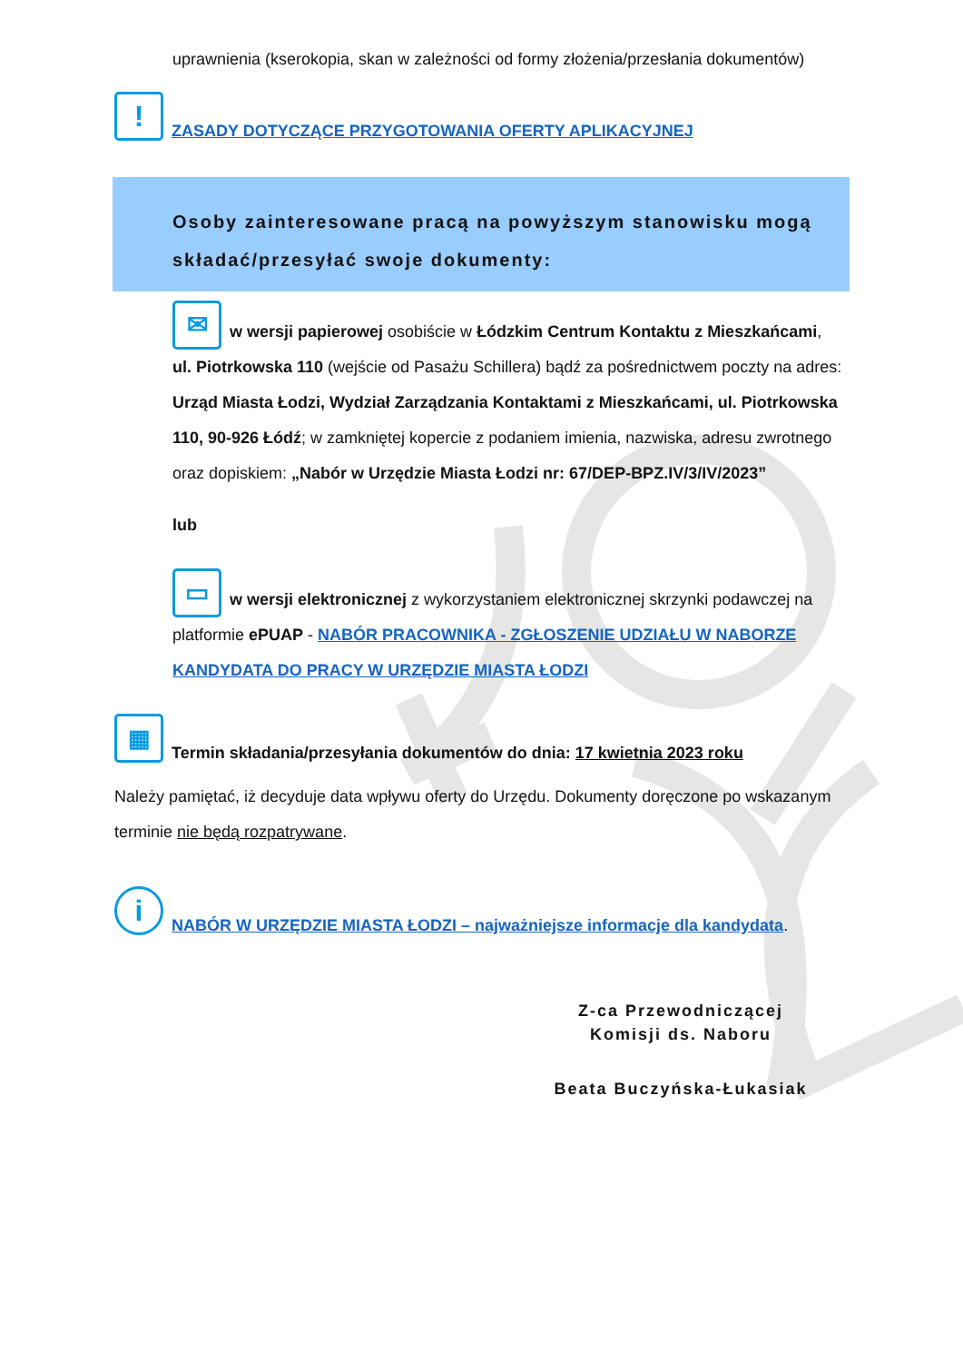uprawnienia (kserokopia, skan w zależności od formy złożenia/przesłania dokumentów)
! ZASADY DOTYCZĄCE PRZYGOTOWANIA OFERTY APLIKACYJNEJ
Osoby zainteresowane pracą na powyższym stanowisku mogą składać/przesyłać swoje dokumenty:
✉ w wersji papierowej osobiście w Łódzkim Centrum Kontaktu z Mieszkańcami, ul. Piotrkowska 110 (wejście od Pasażu Schillera) bądź za pośrednictwem poczty na adres: Urząd Miasta Łodzi, Wydział Zarządzania Kontaktami z Mieszkańcami, ul. Piotrkowska 110, 90-926 Łódź; w zamkniętej kopercie z podaniem imienia, nazwiska, adresu zwrotnego oraz dopiskiem: „Nabór w Urzędzie Miasta Łodzi nr: 67/DEP-BPZ.IV/3/IV/2023”
lub
▭ w wersji elektronicznej z wykorzystaniem elektronicznej skrzynki podawczej na platformie ePUAP - NABÓR PRACOWNIKA - ZGŁOSZENIE UDZIAŁU W NABORZE KANDYDATA DO PRACY W URZĘDZIE MIASTA ŁODZI
▦ Termin składania/przesyłania dokumentów do dnia: 17 kwietnia 2023 roku
Należy pamiętać, iż decyduje data wpływu oferty do Urzędu. Dokumenty doręczone po wskazanym terminie nie będą rozpatrywane.
i NABÓR W URZĘDZIE MIASTA ŁODZI – najważniejsze informacje dla kandydata.
Z-ca Przewodniczącej
Komisji ds. Naboru
Beata Buczyńska-Łukasiak